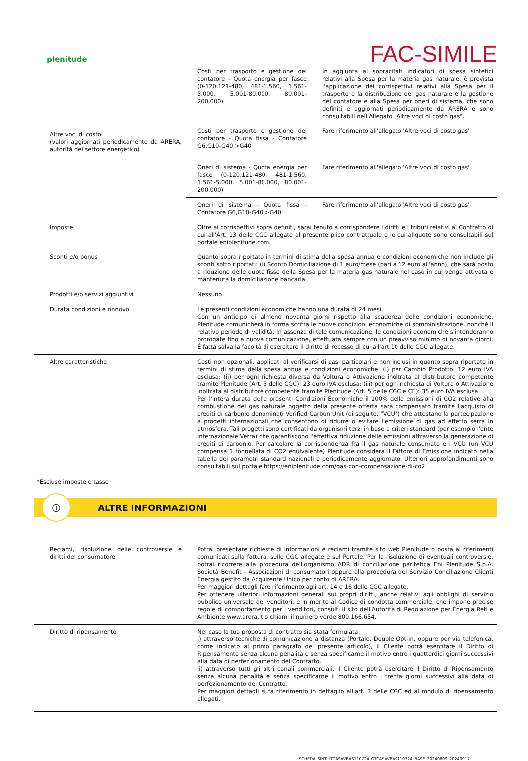plenitude
FAC-SIMILE
| Altre voci di costo (valori aggiornati periodicamente da ARERA, autorità del settore energetico) | Costi per trasporto e gestione del contatore - Quota energia per fasce (0-120,121-480, 481-1.560, 1.561-5.000, 5.001-80.000, 80.001-200.000) | In aggiunta ai sopracitati indicatori di spesa sintetici relativi alla Spesa per la materia gas naturale, è prevista l'applicazione dei corrispettivi relativi alla Spesa per il trasporto e la distribuzione del gas naturale e la gestione del contatore e alla Spesa per oneri di sistema, che sono definiti e aggiornati periodicamente da ARERA e sono consultabili nell'Allegato "Altre voci di costo gas". |
| | Costi per trasporto e gestione del contatore - Quota fissa - Contatore G6,G10-G40,>G40 | Fare riferimento all'allegato 'Altre voci di costo gas' |
| | Oneri di sistema - Quota energia per fasce (0-120,121-480, 481-1.560, 1.561-5.000, 5.001-80.000, 80.001-200.000) | Fare riferimento all'allegato 'Altre voci di costo gas' |
| | Oneri di sistema - Quota fissa - Contatore G6,G10-G40,>G40 | Fare riferimento all'allegato 'Altre voci di costo gas' |
| Imposte | Oltre ai corrispettivi sopra definiti, sarai tenuto a corrispondere i diritti e i tributi relativi al Contratto di cui all'Art. 13 delle CGC allegate al presente plico contrattuale e le cui aliquote sono consultabili sul portale eniplenitude.com. | |
| Sconti e/o bonus | Quanto sopra riportato in termini di stima della spesa annua e condizioni economiche non include gli sconti sotto riportati: (i) Sconto Domiciliazione di 1 euro/mese (pari a 12 euro all'anno), che sarà posto a riduzione delle quote fisse della Spesa per la materia gas naturale nel caso in cui venga attivata e mantenuta la domiciliazione bancaria. | |
| Prodotti e/o servizi aggiuntivi | Nessuno | |
| Durata condizioni e rinnovo | Le presenti condizioni economiche hanno una durata di 24 mesi. Con un anticipo di almeno novanta giorni rispetto alla scadenza delle condizioni economiche, Plenitude comunicherà in forma scritta le nuove condizioni economiche di somministrazione, nonchè il relativo periodo di validità. In assenza di tale comunicazione, le condizioni economiche s'intenderanno prorogate fino a nuova comunicazione, effettuata sempre con un preavviso minimo di novanta giorni. É fatta salva la facoltà di esercitare il diritto di recesso di cui all'art.10 delle CGC allegate. | |
| Altre caratteristiche | Costi non opzionali, applicati al verificarsi di casi particolari e non inclusi in quanto sopra riportato in termini di stima della spesa annua e condizioni economiche: (i) per Cambio Prodotto: 12 euro IVA esclusa; (ii) per ogni richiesta diversa da Voltura o Attivazione inoltrata al distributore competente tramite Plenitude (Art. 5 delle CGC): 23 euro IVA esclusa; (iii) per ogni richiesta di Voltura o Attivazione inoltrata al distributore competente tramite Plenitude (Art. 5 delle CGC e CE): 35 euro IVA esclusa. Per l'intera durata delle presenti Condizioni Economiche il 100% delle emissioni di CO2 relative alla combustione del gas naturale oggetto della presente offerta sarà compensato tramite l'acquisto di crediti di carbonio denominati Verified Carbon Unit (di seguito, "VCU") che attestano la partecipazione a progetti internazionali che consentono di ridurre o evitare l'emissione di gas ad effetto serra in atmosfera. Tali progetti sono certificati da organismi terzi in base a criteri standard (per esempio l'ente internazionale Verra) che garantiscono l'effettiva riduzione delle emissioni attraverso la generazione di crediti di carbonio. Per calcolare la corrispondenza fra il gas naturale consumato e i VCU (un VCU compensa 1 tonnellata di CO2 equivalente) Plenitude considera il Fattore di Emissione indicato nella tabella dei parametri standard nazionali e periodicamente aggiornato. Ulteriori approfondimenti sono consultabili sul portale https://eniplenitude.com/gas-con-compensazione-di-co2 | |
*Escluse imposte e tasse
ⓘ
ALTRE INFORMAZIONI
| Reclami, risoluzione delle controversie e diritti del consumatore | Potrai presentare richieste di informazioni e reclami tramite sito web Plenitude o posta ai riferimenti comunicati sulla fattura, sulle CGC allegate e sul Portale. Per la risoluzione di eventuali controversie, potrai ricorrere alla procedura dell'organismo ADR di conciliazione paritetica Eni Plenitude S.p.A. Società Benefit - Associazioni di consumatori oppure alla procedura del Servizio Conciliazione Clienti Energia gestito da Acquirente Unico per conto di ARERA. Per maggiori dettagli fare riferimento agli art. 14 e 16 delle CGC allegate. Per ottenere ulteriori informazioni generali sui propri diritti, anche relativi agli obblighi di servizio pubblico universale dei venditori, e in merito al Codice di condotta commerciale, che impone precise regole di comportamento per i venditori, consulti il sito dell'Autorità di Regolazione per Energia Reti e Ambiente www.arera.it o chiami il numero verde 800.166.654. |
| Diritto di ripensamento | Nel caso la tua proposta di contratto sia stata formulata: i) attraverso tecniche di comunicazione a distanza (Portale, Double Opt-in, oppure per via telefonica, come indicato al primo paragrafo del presente articolo), il Cliente potrà esercitare il Diritto di Ripensamento senza alcuna penalità e senza specificarne il motivo entro i quattordici giorni successivi alla data di perfezionamento del Contratto. ii) attraverso tutti gli altri canali commerciali, il Cliente potrà esercitare il Diritto di Ripensamento senza alcuna penalità e senza specificarne il motivo entro i trenta giorni successivi alla data di perfezionamento del Contratto. Per maggiori dettagli si fa riferimento in dettaglio all'art. 3 delle CGC ed al modulo di ripensamento allegati. |
SCHEDA_SINT_LTCASAVBAS110724_GTCASAVBAS110724_BASE_20240809_20240917